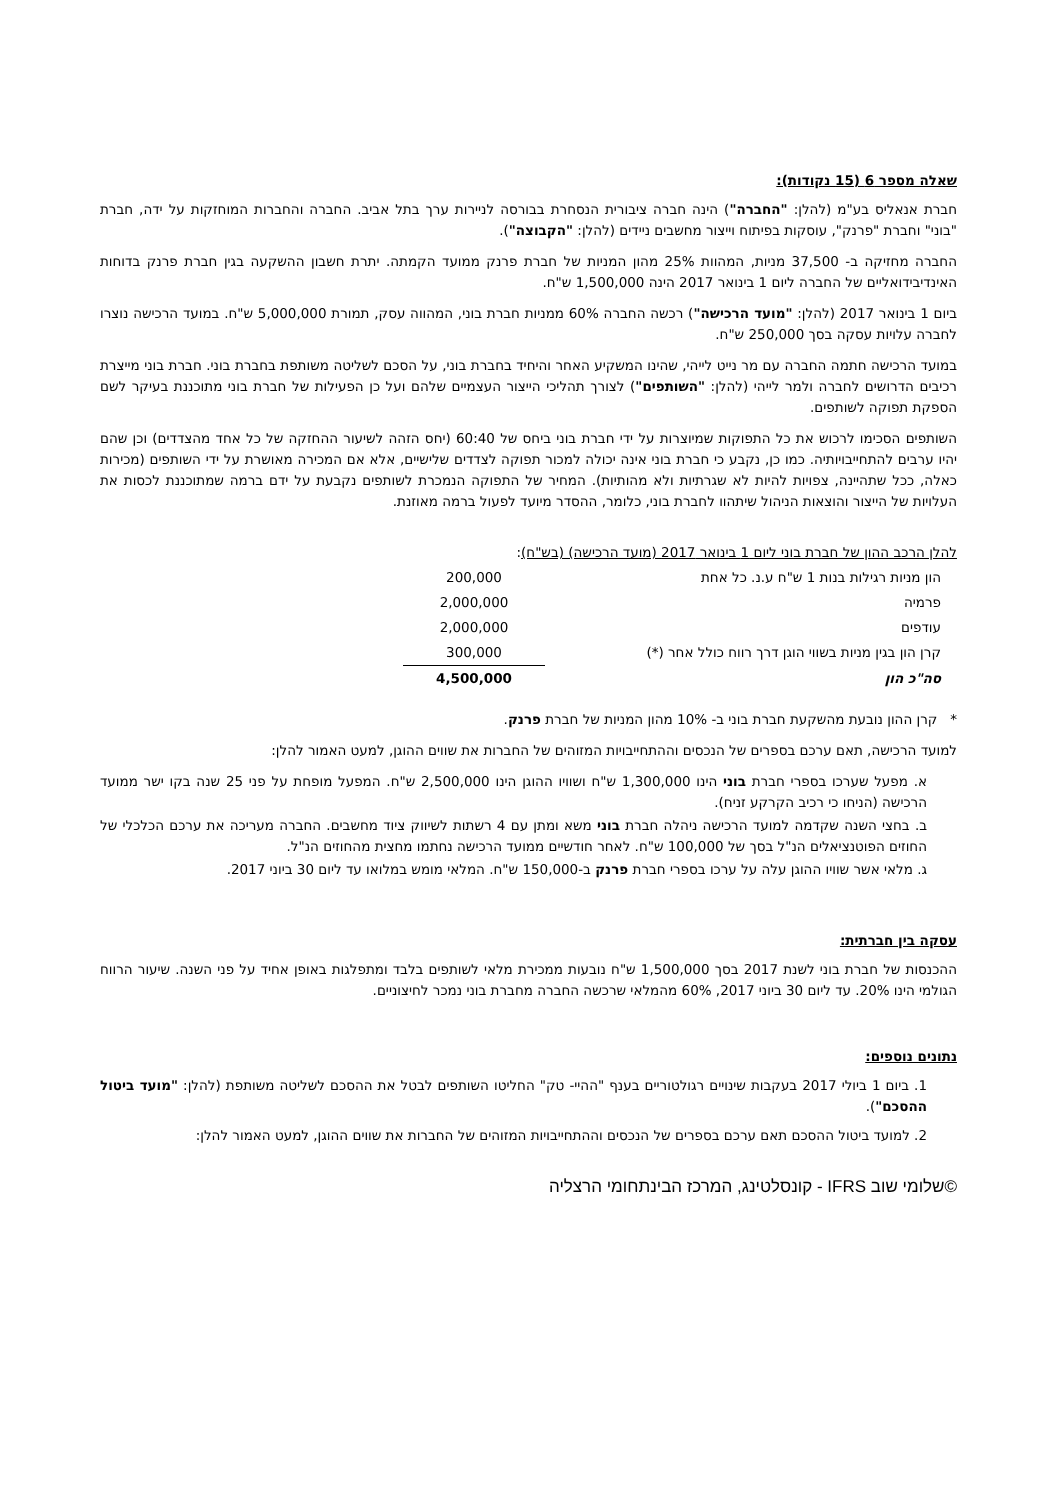שאלה מספר 6 (15 נקודות):
חברת אנאליס בע"מ (להלן: "החברה") הינה חברה ציבורית הנסחרת בבורסה לניירות ערך בתל אביב. החברה והחברות המוחזקות על ידה, חברת "בוני" וחברת "פרנק", עוסקות בפיתוח וייצור מחשבים ניידים (להלן: "הקבוצה").
החברה מחזיקה ב- 37,500 מניות, המהוות 25% מהון המניות של חברת פרנק ממועד הקמתה. יתרת חשבון ההשקעה בגין חברת פרנק בדוחות האינדיבידואליים של החברה ליום 1 בינואר 2017 הינה 1,500,000 ש"ח.
ביום 1 בינואר 2017 (להלן: "מועד הרכישה") רכשה החברה 60% ממניות חברת בוני, המהווה עסק, תמורת 5,000,000 ש"ח. במועד הרכישה נוצרו לחברה עלויות עסקה בסך 250,000 ש"ח.
במועד הרכישה חתמה החברה עם מר נייט לייהי, שהינו המשקיע האחר והיחיד בחברת בוני, על הסכם לשליטה משותפת בחברת בוני. חברת בוני מייצרת רכיבים הדרושים לחברה ולמר לייהי (להלן: "השותפים") לצורך תהליכי הייצור העצמיים שלהם ועל כן הפעילות של חברת בוני מתוכננת בעיקר לשם הספקת תפוקה לשותפים.
השותפים הסכימו לרכוש את כל התפוקות שמיוצרות על ידי חברת בוני ביחס של 60:40 (יחס הזהה לשיעור ההחזקה של כל אחד מהצדדים) וכן שהם יהיו ערבים להתחייבויותיה. כמו כן, נקבע כי חברת בוני אינה יכולה למכור תפוקה לצדדים שלישיים, אלא אם המכירה מאושרת על ידי השותפים (מכירות כאלה, ככל שתהיינה, צפויות להיות לא שגרתיות ולא מהותיות). המחיר של התפוקה הנמכרת לשותפים נקבעת על ידם ברמה שמתוכננת לכסות את העלויות של הייצור והוצאות הניהול שיתהוו לחברת בוני, כלומר, ההסדר מיועד לפעול ברמה מאוזנת.
להלן הרכב ההון של חברת בוני ליום 1 בינואר 2017 (מועד הרכישה) (בש"ח):
| הון מניות רגילות בנות 1 ש"ח ע.נ. כל אחת | 200,000 |
| פרמיה | 2,000,000 |
| עודפים | 2,000,000 |
| קרן הון בגין מניות בשווי הוגן דרך רווח כולל אחר (*) | 300,000 |
| סה"כ הון | 4,500,000 |
* קרן ההון נובעת מהשקעת חברת בוני ב- 10% מהון המניות של חברת פרנק.
למועד הרכישה, תאם ערכם בספרים של הנכסים וההתחייבויות המזוהים של החברות את שווים ההוגן, למעט האמור להלן:
א. מפעל שערכו בספרי חברת בוני הינו 1,300,000 ש"ח ושוויו ההוגן הינו 2,500,000 ש"ח. המפעל מופחת על פני 25 שנה בקו ישר ממועד הרכישה (הניחו כי רכיב הקרקע זניח).
ב. בחצי השנה שקדמה למועד הרכישה ניהלה חברת בוני משא ומתן עם 4 רשתות לשיווק ציוד מחשבים. החברה מעריכה את ערכם הכלכלי של החוזים הפוטנציאלים הנ"ל בסך של 100,000 ש"ח. לאחר חודשיים ממועד הרכישה נחתמו מחצית מהחוזים הנ"ל.
ג. מלאי אשר שוויו ההוגן עלה על ערכו בספרי חברת פרנק ב-150,000 ש"ח. המלאי מומש במלואו עד ליום 30 ביוני 2017.
עסקה בין חברתית:
ההכנסות של חברת בוני לשנת 2017 בסך 1,500,000 ש"ח נובעות ממכירת מלאי לשותפים בלבד ומתפלגות באופן אחיד על פני השנה. שיעור הרווח הגולמי הינו 20%. עד ליום 30 ביוני 2017, 60% מהמלאי שרכשה החברה מחברת בוני נמכר לחיצוניים.
נתונים נוספים:
1. ביום 1 ביולי 2017 בעקבות שינויים רגולטוריים בענף "ההיי- טק" החליטו השותפים לבטל את ההסכם לשליטה משותפת (להלן: "מועד ביטול ההסכם").
2. למועד ביטול ההסכם תאם ערכם בספרים של הנכסים וההתחייבויות המזוהים של החברות את שווים ההוגן, למעט האמור להלן:
©שלומי שוב IFRS - קונסלטינג, המרכז הבינתחומי הרצליה